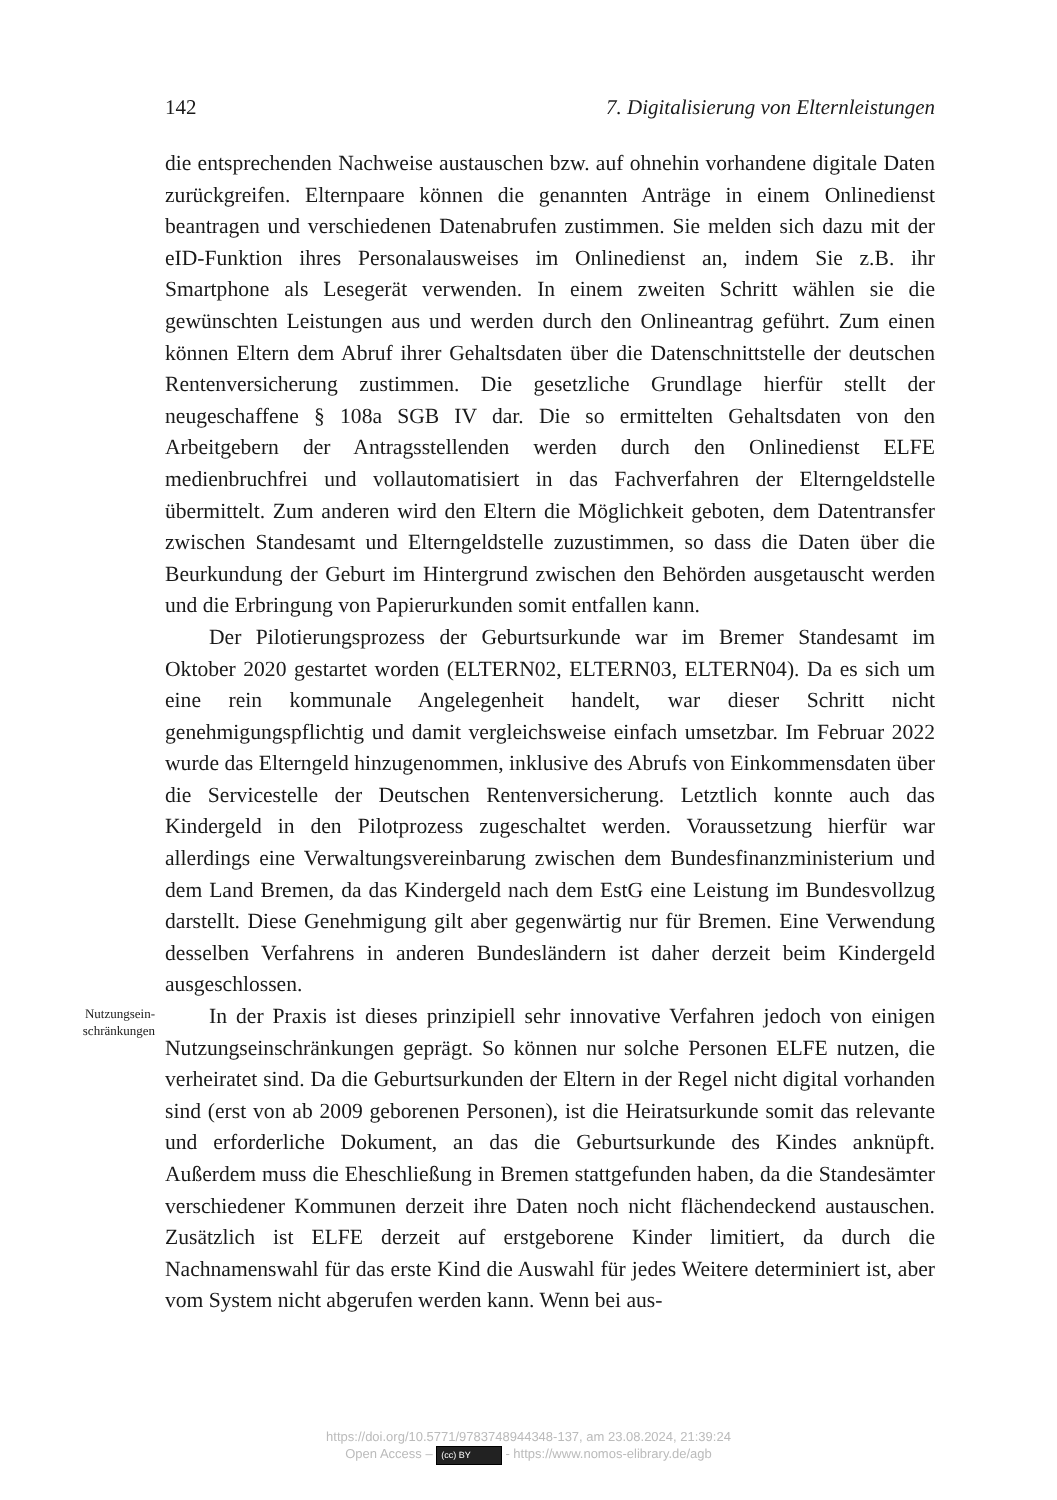142 7. Digitalisierung von Elternleistungen
die entsprechenden Nachweise austauschen bzw. auf ohnehin vorhandene digitale Daten zurückgreifen. Elternpaare können die genannten Anträge in einem Onlinedienst beantragen und verschiedenen Datenabrufen zustimmen. Sie melden sich dazu mit der eID-Funktion ihres Personalausweises im Onlinedienst an, indem Sie z.B. ihr Smartphone als Lesegerät verwenden. In einem zweiten Schritt wählen sie die gewünschten Leistungen aus und werden durch den Onlineantrag geführt. Zum einen können Eltern dem Abruf ihrer Gehaltsdaten über die Datenschnittstelle der deutschen Rentenversicherung zustimmen. Die gesetzliche Grundlage hierfür stellt der neugeschaffene § 108a SGB IV dar. Die so ermittelten Gehaltsdaten von den Arbeitgebern der Antragsstellenden werden durch den Onlinedienst ELFE medienbruchfrei und vollautomatisiert in das Fachverfahren der Elterngeldstelle übermittelt. Zum anderen wird den Eltern die Möglichkeit geboten, dem Datentransfer zwischen Standesamt und Elterngeldstelle zuzustimmen, so dass die Daten über die Beurkundung der Geburt im Hintergrund zwischen den Behörden ausgetauscht werden und die Erbringung von Papierurkunden somit entfallen kann.
Der Pilotierungsprozess der Geburtsurkunde war im Bremer Standesamt im Oktober 2020 gestartet worden (ELTERN02, ELTERN03, ELTERN04). Da es sich um eine rein kommunale Angelegenheit handelt, war dieser Schritt nicht genehmigungspflichtig und damit vergleichsweise einfach umsetzbar. Im Februar 2022 wurde das Elterngeld hinzugenommen, inklusive des Abrufs von Einkommensdaten über die Servicestelle der Deutschen Rentenversicherung. Letztlich konnte auch das Kindergeld in den Pilotprozess zugeschaltet werden. Voraussetzung hierfür war allerdings eine Verwaltungsvereinbarung zwischen dem Bundesfinanzministerium und dem Land Bremen, da das Kindergeld nach dem EstG eine Leistung im Bundesvollzug darstellt. Diese Genehmigung gilt aber gegenwärtig nur für Bremen. Eine Verwendung desselben Verfahrens in anderen Bundesländern ist daher derzeit beim Kindergeld ausgeschlossen.
Nutzungsein-
schränkungen
In der Praxis ist dieses prinzipiell sehr innovative Verfahren jedoch von einigen Nutzungseinschränkungen geprägt. So können nur solche Personen ELFE nutzen, die verheiratet sind. Da die Geburtsurkunden der Eltern in der Regel nicht digital vorhanden sind (erst von ab 2009 geborenen Personen), ist die Heiratsurkunde somit das relevante und erforderliche Dokument, an das die Geburtsurkunde des Kindes anknüpft. Außerdem muss die Eheschließung in Bremen stattgefunden haben, da die Standesämter verschiedener Kommunen derzeit ihre Daten noch nicht flächendeckend austauschen. Zusätzlich ist ELFE derzeit auf erstgeborene Kinder limitiert, da durch die Nachnamenswahl für das erste Kind die Auswahl für jedes Weitere determiniert ist, aber vom System nicht abgerufen werden kann. Wenn bei aus-
https://doi.org/10.5771/9783748944348-137, am 23.08.2024, 21:39:24
Open Access – (cc) BY - https://www.nomos-elibrary.de/agb